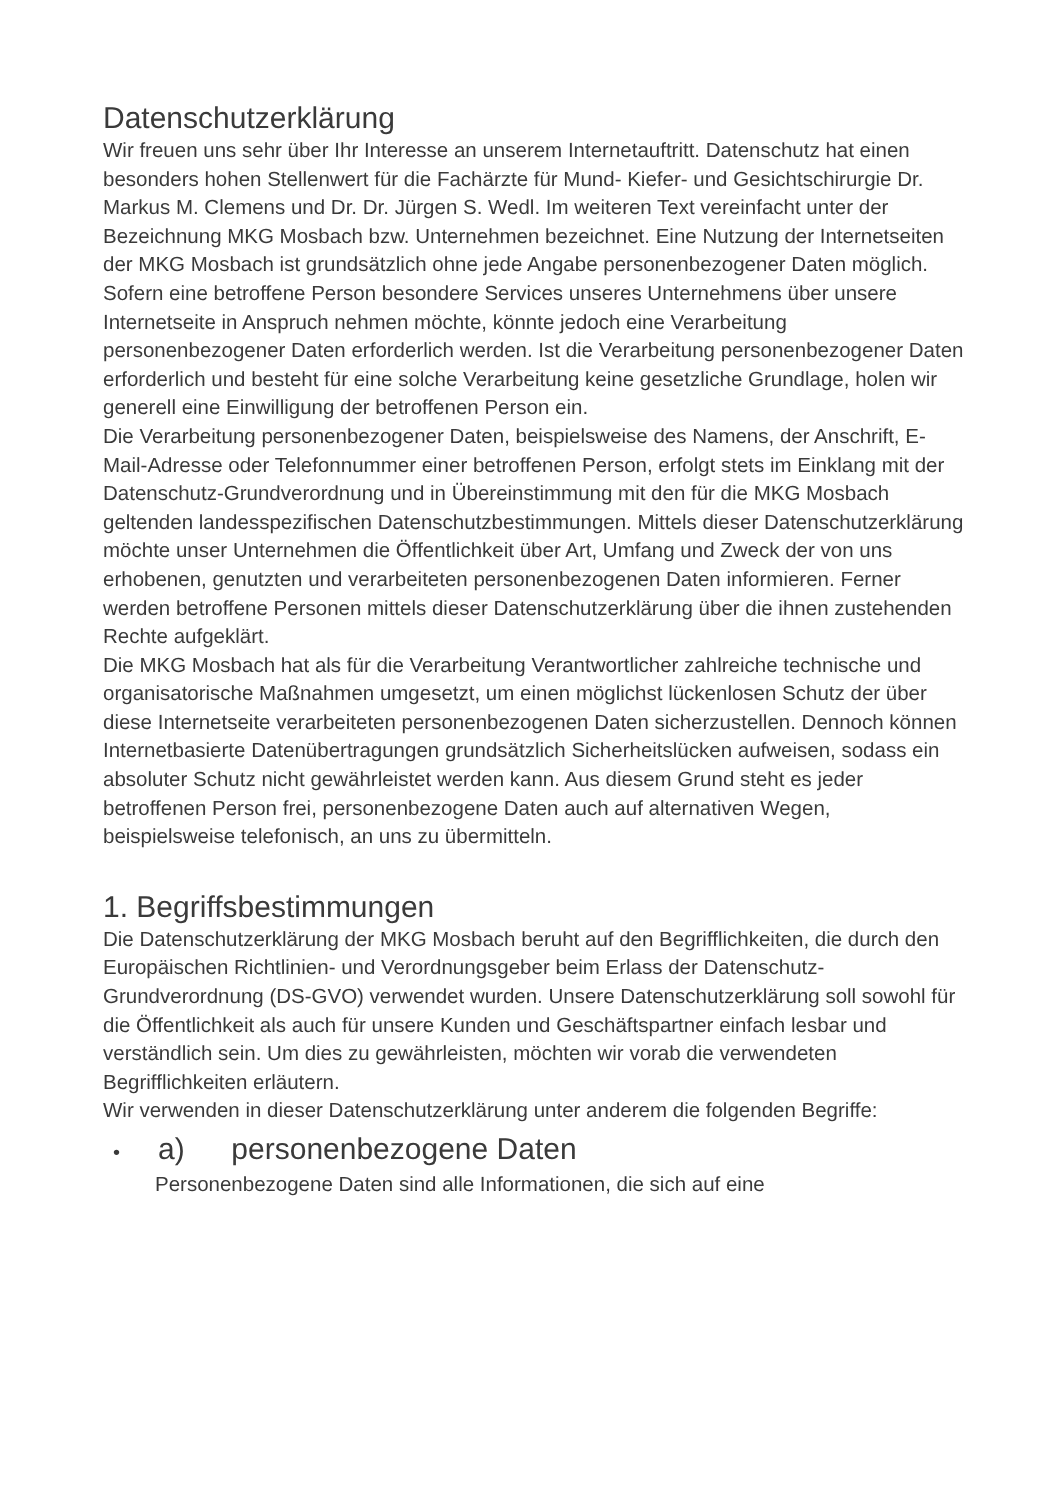Datenschutzerklärung
Wir freuen uns sehr über Ihr Interesse an unserem Internetauftritt. Datenschutz hat einen besonders hohen Stellenwert für die Fachärzte für Mund- Kiefer- und Gesichtschirurgie Dr. Markus M. Clemens und Dr. Dr. Jürgen S. Wedl. Im weiteren Text vereinfacht unter der Bezeichnung MKG Mosbach bzw. Unternehmen bezeichnet. Eine Nutzung der Internetseiten der MKG Mosbach ist grundsätzlich ohne jede Angabe personenbezogener Daten möglich. Sofern eine betroffene Person besondere Services unseres Unternehmens über unsere Internetseite in Anspruch nehmen möchte, könnte jedoch eine Verarbeitung personenbezogener Daten erforderlich werden. Ist die Verarbeitung personenbezogener Daten erforderlich und besteht für eine solche Verarbeitung keine gesetzliche Grundlage, holen wir generell eine Einwilligung der betroffenen Person ein.
Die Verarbeitung personenbezogener Daten, beispielsweise des Namens, der Anschrift, E-Mail-Adresse oder Telefonnummer einer betroffenen Person, erfolgt stets im Einklang mit der Datenschutz-Grundverordnung und in Übereinstimmung mit den für die MKG Mosbach geltenden landesspezifischen Datenschutzbestimmungen. Mittels dieser Datenschutzerklärung möchte unser Unternehmen die Öffentlichkeit über Art, Umfang und Zweck der von uns erhobenen, genutzten und verarbeiteten personenbezogenen Daten informieren. Ferner werden betroffene Personen mittels dieser Datenschutzerklärung über die ihnen zustehenden Rechte aufgeklärt.
Die MKG Mosbach hat als für die Verarbeitung Verantwortlicher zahlreiche technische und organisatorische Maßnahmen umgesetzt, um einen möglichst lückenlosen Schutz der über diese Internetseite verarbeiteten personenbezogenen Daten sicherzustellen. Dennoch können Internetbasierte Datenübertragungen grundsätzlich Sicherheitslücken aufweisen, sodass ein absoluter Schutz nicht gewährleistet werden kann. Aus diesem Grund steht es jeder betroffenen Person frei, personenbezogene Daten auch auf alternativen Wegen, beispielsweise telefonisch, an uns zu übermitteln.
1. Begriffsbestimmungen
Die Datenschutzerklärung der MKG Mosbach beruht auf den Begrifflichkeiten, die durch den Europäischen Richtlinien- und Verordnungsgeber beim Erlass der Datenschutz-Grundverordnung (DS-GVO) verwendet wurden. Unsere Datenschutzerklärung soll sowohl für die Öffentlichkeit als auch für unsere Kunden und Geschäftspartner einfach lesbar und verständlich sein. Um dies zu gewährleisten, möchten wir vorab die verwendeten Begrifflichkeiten erläutern.
Wir verwenden in dieser Datenschutzerklärung unter anderem die folgenden Begriffe:
• a) personenbezogene Daten
Personenbezogene Daten sind alle Informationen, die sich auf eine